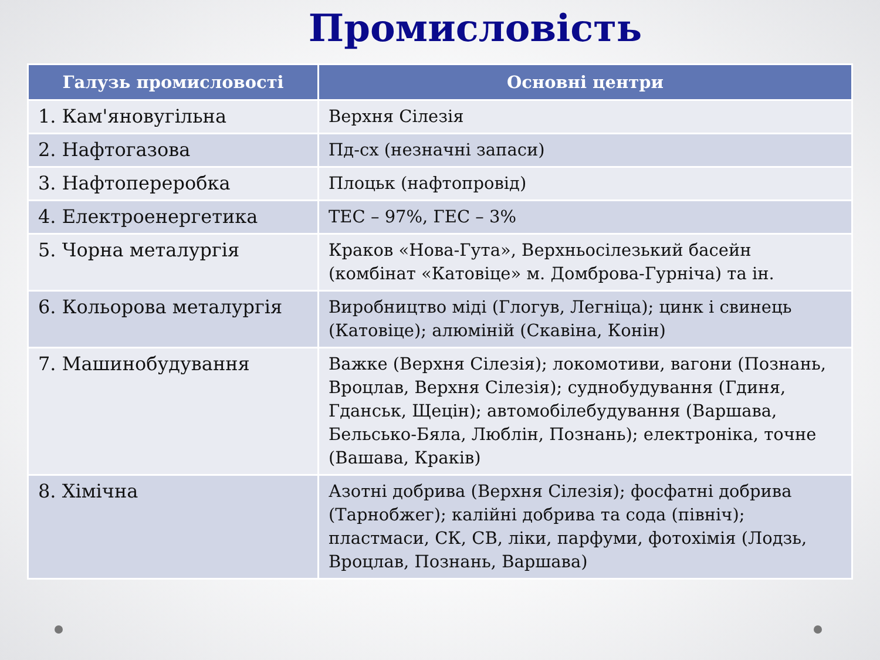Промисловість
| Галузь промисловості | Основні центри |
| --- | --- |
| 1. Кам'яновугільна | Верхня Сілезія |
| 2. Нафтогазова | Пд-сх (незначні запаси) |
| 3. Нафтопереробка | Плоцьк (нафтопровід) |
| 4. Електроенергетика | ТЕС – 97%, ГЕС – 3% |
| 5. Чорна металургія | Краков «Нова-Гута», Верхньосілезький басейн (комбінат «Катовіце» м. Домброва-Гурніча) та ін. |
| 6. Кольорова металургія | Виробництво міді (Глогув, Легніца); цинк і свинець (Катовіце); алюміній (Скавіна, Конін) |
| 7. Машинобудування | Важке (Верхня Сілезія); локомотиви, вагони (Познань, Вроцлав, Верхня Сілезія); суднобудування (Гдиня, Гданськ, Щецін); автомобілебудування (Варшава, Бельсько-Бяла, Люблін, Познань); електроніка, точне (Вашава, Краків) |
| 8. Хімічна | Азотні добрива (Верхня Сілезія); фосфатні добрива (Тарнобжег); калійні добрива та сода (північ); пластмаси, СК, СВ, ліки, парфуми, фотохімія (Лодзь, Вроцлав, Познань, Варшава) |